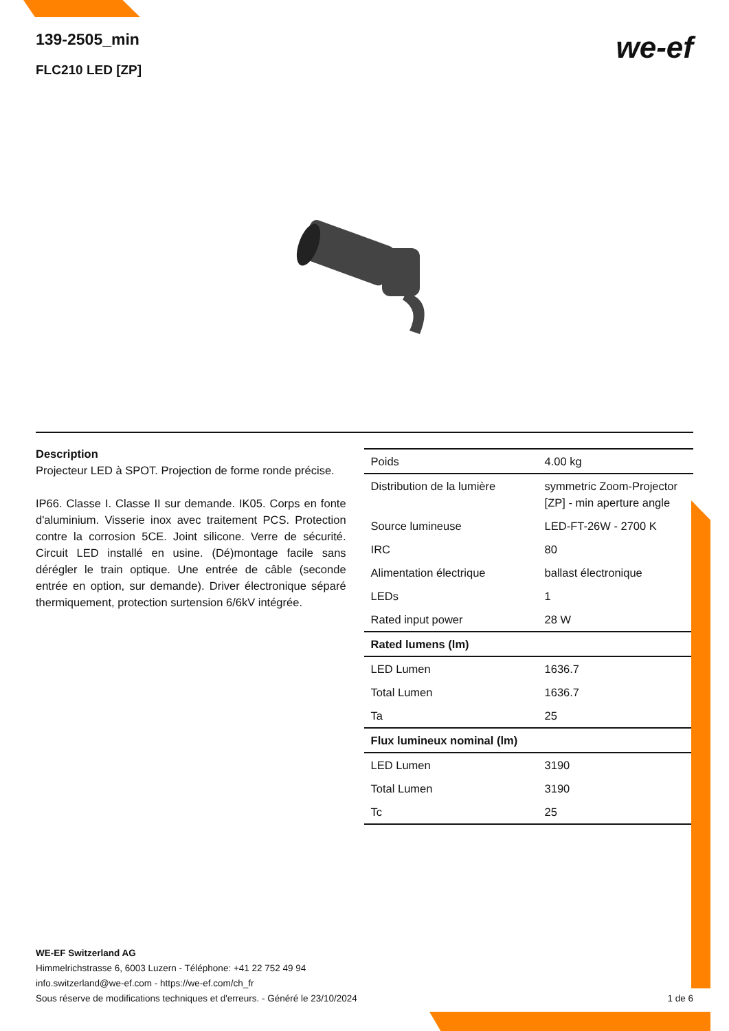we-ef
139-2505_min
FLC210 LED [ZP]
Description
Projecteur LED à SPOT. Projection de forme ronde précise.
IP66. Classe I. Classe II sur demande. IK05. Corps en fonte d'aluminium. Visserie inox avec traitement PCS. Protection contre la corrosion 5CE. Joint silicone. Verre de sécurité. Circuit LED installé en usine. (Dé)montage facile sans dérégler le train optique. Une entrée de câble (seconde entrée en option, sur demande). Driver électronique séparé thermiquement, protection surtension 6/6kV intégrée.
| Poids | 4.00 kg |
| Distribution de la lumière | symmetric Zoom-Projector [ZP] - min aperture angle |
| Source lumineuse | LED-FT-26W - 2700 K |
| IRC | 80 |
| Alimentation électrique | ballast électronique |
| LEDs | 1 |
| Rated input power | 28 W |
| Rated lumens (lm) | |
| LED Lumen | 1636.7 |
| Total Lumen | 1636.7 |
| Ta | 25 |
| Flux lumineux nominal (lm) | |
| LED Lumen | 3190 |
| Total Lumen | 3190 |
| Tc | 25 |
WE-EF Switzerland AG
Himmelrichstrasse 6, 6003 Luzern - Téléphone: +41 22 752 49 94
info.switzerland@we-ef.com - https://we-ef.com/ch_fr
Sous réserve de modifications techniques et d'erreurs. - Généré le 23/10/2024 1 de 6